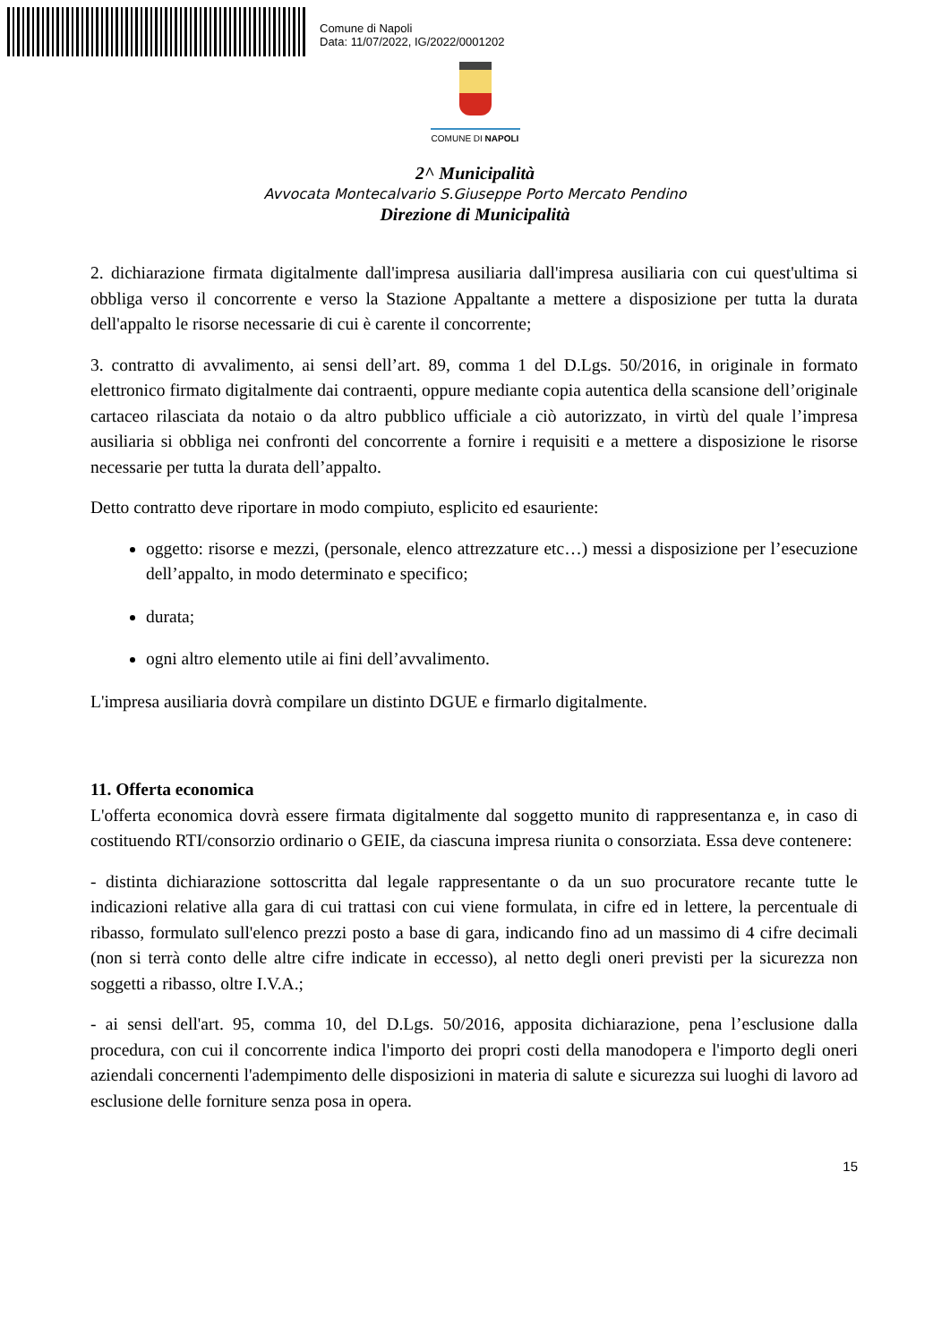Comune di Napoli
Data: 11/07/2022, IG/2022/0001202
COMUNE DI NAPOLI
2^ Municipalità
Avvocata Montecalvario S.Giuseppe Porto Mercato Pendino
Direzione di Municipalità
2. dichiarazione firmata digitalmente dall'impresa ausiliaria dall'impresa ausiliaria con cui quest'ultima si obbliga verso il concorrente e verso la Stazione Appaltante a mettere a disposizione per tutta la durata dell'appalto le risorse necessarie di cui è carente il concorrente;
3. contratto di avvalimento, ai sensi dell’art. 89, comma 1 del D.Lgs. 50/2016, in originale in formato elettronico firmato digitalmente dai contraenti, oppure mediante copia autentica della scansione dell’originale cartaceo rilasciata da notaio o da altro pubblico ufficiale a ciò autorizzato, in virtù del quale l’impresa ausiliaria si obbliga nei confronti del concorrente a fornire i requisiti e a mettere a disposizione le risorse necessarie per tutta la durata dell’appalto.
Detto contratto deve riportare in modo compiuto, esplicito ed esauriente:
oggetto: risorse e mezzi, (personale, elenco attrezzature etc…) messi a disposizione per l’esecuzione dell’appalto, in modo determinato e specifico;
durata;
ogni altro elemento utile ai fini dell’avvalimento.
L'impresa ausiliaria dovrà compilare un distinto DGUE e firmarlo digitalmente.
11. Offerta economica
L'offerta economica dovrà essere firmata digitalmente dal soggetto munito di rappresentanza e, in caso di costituendo RTI/consorzio ordinario o GEIE, da ciascuna impresa riunita o consorziata. Essa deve contenere:
- distinta dichiarazione sottoscritta dal legale rappresentante o da un suo procuratore recante tutte le indicazioni relative alla gara di cui trattasi con cui viene formulata, in cifre ed in lettere, la percentuale di ribasso, formulato sull'elenco prezzi posto a base di gara, indicando fino ad un massimo di 4 cifre decimali (non si terrà conto delle altre cifre indicate in eccesso), al netto degli oneri previsti per la sicurezza non soggetti a ribasso, oltre I.V.A.;
- ai sensi dell'art. 95, comma 10, del D.Lgs. 50/2016, apposita dichiarazione, pena l’esclusione dalla procedura, con cui il concorrente indica l'importo dei propri costi della manodopera e l'importo degli oneri aziendali concernenti l'adempimento delle disposizioni in materia di salute e sicurezza sui luoghi di lavoro ad esclusione delle forniture senza posa in opera.
15